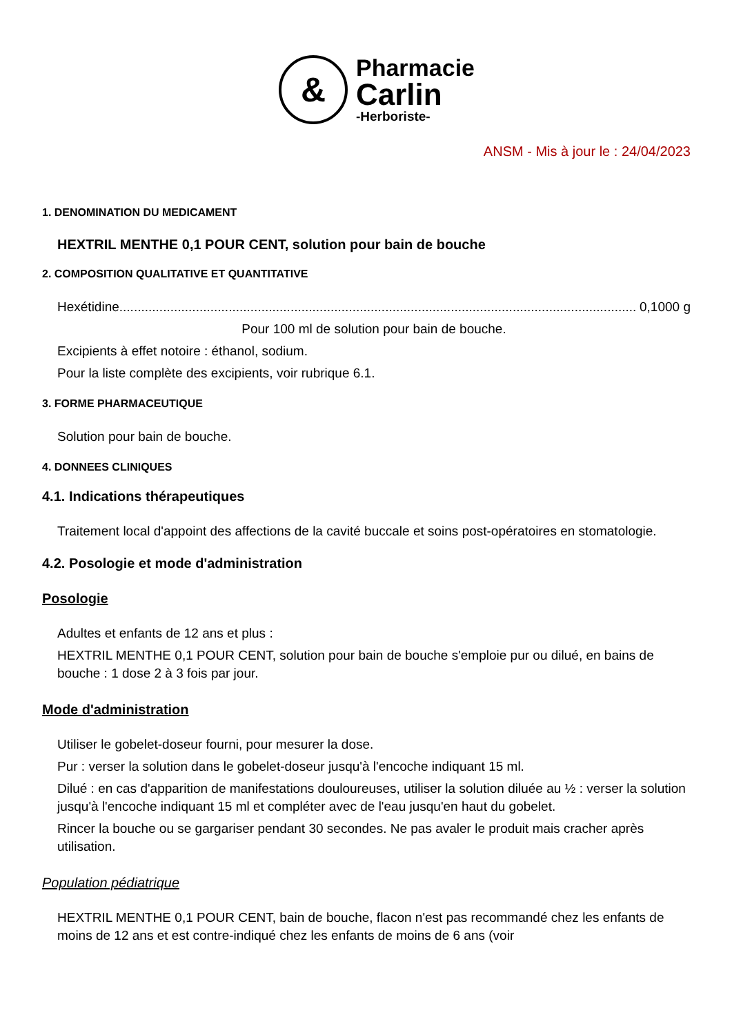&
Pharmacie
Carlin
-Herboriste-
ANSM - Mis à jour le : 24/04/2023
1. DENOMINATION DU MEDICAMENT
HEXTRIL MENTHE 0,1 POUR CENT, solution pour bain de bouche
2. COMPOSITION QUALITATIVE ET QUANTITATIVE
Hexétidine.................................................................................................................................................. 0,1000 g
Pour 100 ml de solution pour bain de bouche.
Excipients à effet notoire : éthanol, sodium.
Pour la liste complète des excipients, voir rubrique 6.1.
3. FORME PHARMACEUTIQUE
Solution pour bain de bouche.
4. DONNEES CLINIQUES
4.1. Indications thérapeutiques
Traitement local d'appoint des affections de la cavité buccale et soins post-opératoires en stomatologie.
4.2. Posologie et mode d'administration
Posologie
Adultes et enfants de 12 ans et plus :
HEXTRIL MENTHE 0,1 POUR CENT, solution pour bain de bouche s'emploie pur ou dilué, en bains de bouche : 1 dose 2 à 3 fois par jour.
Mode d'administration
Utiliser le gobelet-doseur fourni, pour mesurer la dose.
Pur : verser la solution dans le gobelet-doseur jusqu'à l'encoche indiquant 15 ml.
Dilué : en cas d'apparition de manifestations douloureuses, utiliser la solution diluée au ½ : verser la solution jusqu'à l'encoche indiquant 15 ml et compléter avec de l'eau jusqu'en haut du gobelet.
Rincer la bouche ou se gargariser pendant 30 secondes. Ne pas avaler le produit mais cracher après utilisation.
Population pédiatrique
HEXTRIL MENTHE 0,1 POUR CENT, bain de bouche, flacon n'est pas recommandé chez les enfants de moins de 12 ans et est contre-indiqué chez les enfants de moins de 6 ans (voir